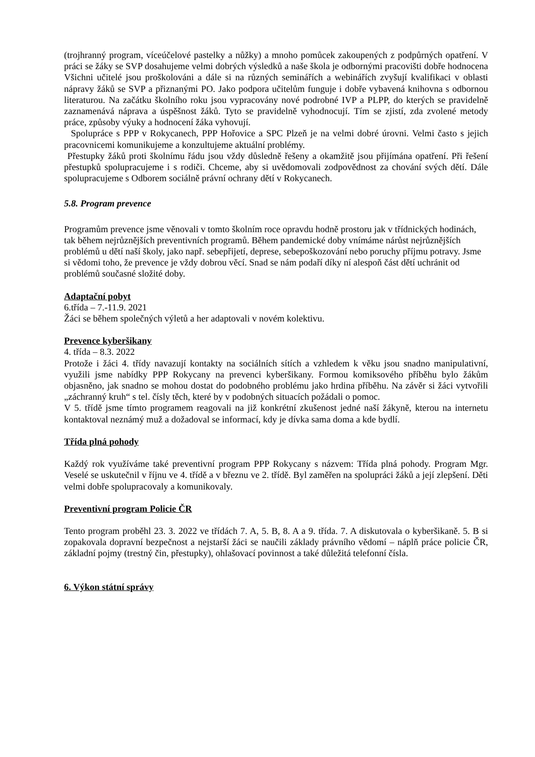(trojhranný program, víceúčelové pastelky a nůžky) a mnoho pomůcek zakoupených z podpůrných opatření. V práci se žáky se SVP dosahujeme velmi dobrých výsledků a naše škola je odbornými pracovišti dobře hodnocena Všichni učitelé jsou proškolováni a dále si na různých seminářích a webinářích zvyšují kvalifikaci v oblasti nápravy žáků se SVP a přiznanými PO. Jako podpora učitelům funguje i dobře vybavená knihovna s odbornou literaturou. Na začátku školního roku jsou vypracovány nové podrobné IVP a PLPP, do kterých se pravidelně zaznamenává náprava a úspěšnost žáků. Tyto se pravidelně vyhodnocují. Tím se zjistí, zda zvolené metody práce, způsoby výuky a hodnocení žáka vyhovují.
Spolupráce s PPP v Rokycanech, PPP Hořovice a SPC Plzeň je na velmi dobré úrovni. Velmi často s jejich pracovnicemi komunikujeme a konzultujeme aktuální problémy.
Přestupky žáků proti školnímu řádu jsou vždy důsledně řešeny a okamžitě jsou přijímána opatření. Při řešení přestupků spolupracujeme i s rodiči. Chceme, aby si uvědomovali zodpovědnost za chování svých dětí. Dále spolupracujeme s Odborem sociálně právní ochrany dětí v Rokycanech.
5.8. Program prevence
Programům prevence jsme věnovali v tomto školním roce opravdu hodně prostoru jak v třídnických hodinách, tak během nejrůznějších preventivních programů. Během pandemické doby vnímáme nárůst nejrůznějších problémů u dětí naší školy, jako např. sebepřijetí, deprese, sebepoškozování nebo poruchy příjmu potravy. Jsme si vědomi toho, že prevence je vždy dobrou věcí. Snad se nám podaří díky ní alespoň část dětí uchránit od problémů současné složité doby.
Adaptační pobyt
6.třída – 7.-11.9. 2021
Žáci se během společných výletů a her adaptovali v novém kolektivu.
Prevence kyberšikany
4. třída – 8.3. 2022
Protože i žáci 4. třídy navazují kontakty na sociálních sítích a vzhledem k věku jsou snadno manipulativní, využili jsme nabídky PPP Rokycany na prevenci kyberšikany. Formou komiksového příběhu bylo žákům objasněno, jak snadno se mohou dostat do podobného problému jako hrdina příběhu. Na závěr si žáci vytvořili „záchranný kruh“ s tel. čísly těch, které by v podobných situacích požádali o pomoc.
V 5. třídě jsme tímto programem reagovali na již konkrétní zkušenost jedné naší žákyně, kterou na internetu kontaktoval neznámý muž a dožadoval se informací, kdy je dívka sama doma a kde bydlí.
Třída plná pohody
Každý rok využíváme také preventivní program PPP Rokycany s názvem: Třída plná pohody. Program Mgr. Veselé se uskutečnil v říjnu ve 4. třídě a v březnu ve 2. třídě. Byl zaměřen na spolupráci žáků a její zlepšení. Děti velmi dobře spolupracovaly a komunikovaly.
Preventivní program Policie ČR
Tento program proběhl 23. 3. 2022 ve třídách 7. A, 5. B, 8. A a 9. třída. 7. A diskutovala o kyberšikaně. 5. B si zopakovala dopravní bezpečnost a nejstarší žáci se naučili základy právního vědomí – náplň práce policie ČR, základní pojmy (trestný čin, přestupky), ohlašovací povinnost a také důležitá telefonní čísla.
6. Výkon státní správy